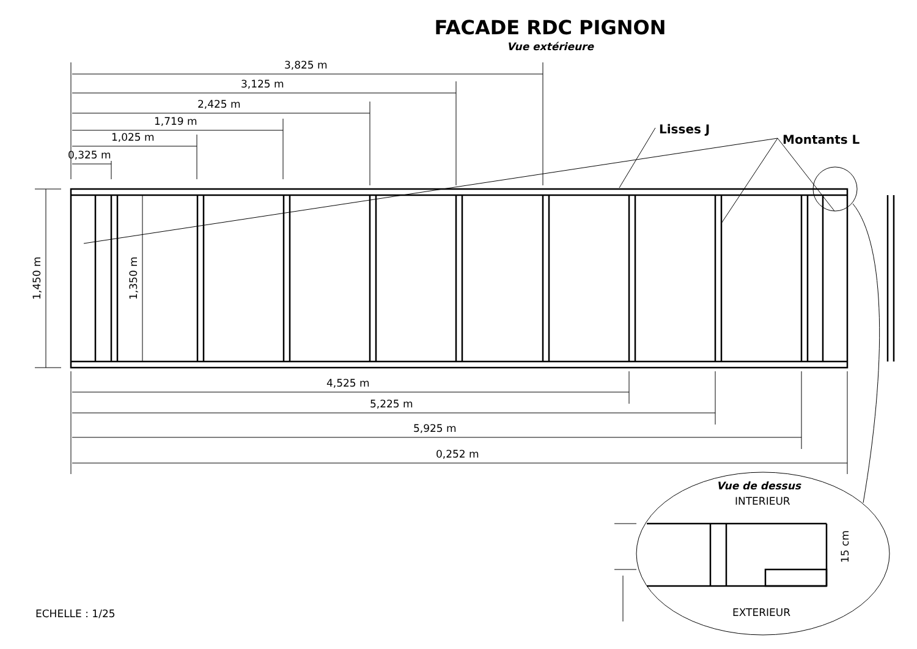FACADE RDC PIGNON
Vue extérieure
3,825 m
3,125 m
2,425 m
1,719 m
1,025 m
0,325 m
4,525 m
5,225 m
5,925 m
0,252 m
1,450 m
1,350 m
15 cm
Lisses J
Montants L
Vue de dessus
INTERIEUR
EXTERIEUR
ECHELLE : 1/25